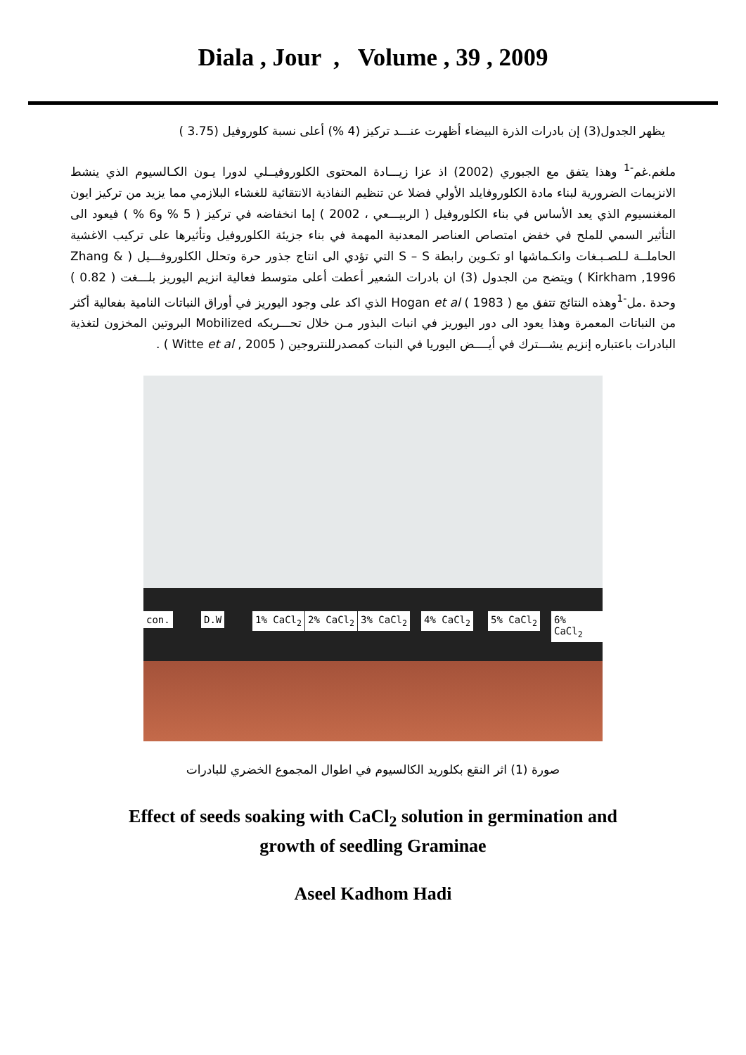Diala , Jour , Volume , 39 , 2009
يظهر الجدول(3) إن بادرات الذرة البيضاء أظهرت عنـــد تركيز (4 %) أعلى نسبة كلوروفيل (3.75 )
ملغم.غم<sup>-1</sup> وهذا يتفق مع الجبوري (2002) اذ عزا زيـــادة المحتوى الكلوروفيــلي لدورا يـون الكـالسيوم الذي ينشط الانزيمات الضرورية لبناء مادة الكلوروفايلد الأولي فضلا عن تنظيم النفاذية الانتقائية للغشاء البلازمي مما يزيد من تركيز ايون المغنسيوم الذي يعد الأساس في بناء الكلوروفيل ( الربيـــعي ، 2002 ) إما انخفاضه في تركيز ( 5 % و6 % ) فيعود الى التأثير السمي للملح في خفض امتصاص العناصر المعدنية المهمة في بناء جزيئة الكلوروفيل وتأثيرها على تركيب الاغشية الحاملــة لـلصـبـغات وانكـماشها او تكـوين رابطة S – S التي تؤدي الى انتاج جذور حرة وتحلل الكلوروفـــيل ( Zhang & Kirkham ,1996 ) ويتضح من الجدول (3) ان بادرات الشعير أعطت أعلى متوسط فعالية انزيم اليوريز بلـــغت ( 0.82 ) وحدة .مل<sup>-1</sup>وهذه النتائج تتفق مع Hogan et al ( 1983 ) الذي اكد على وجود اليوريز في أوراق النباتات النامية بفعالية أكثر من النباتات المعمرة وهذا يعود الى دور اليوريز في انبات البذور مـن خلال تحـــريكه Mobilized البروتين المخزون لتغذية البادرات باعتباره إنزيم يشـــترك في أيــــض اليوريا في النبات كمصدرللنتروجين ( Witte et al , 2005 ) .
con. D.W 1% CaCl<sub>2</sub> 2% CaCl<sub>2</sub> 3% CaCl<sub>2</sub> 4% CaCl<sub>2</sub> 5% CaCl<sub>2</sub> 6% CaCl<sub>2</sub>
صورة (1) اثر النقع بكلوريد الكالسيوم في اطوال المجموع الخضري للبادرات
Effect of seeds soaking with CaCl<sub>2</sub> solution in germination and
growth of seedling Graminae
Aseel Kadhom Hadi